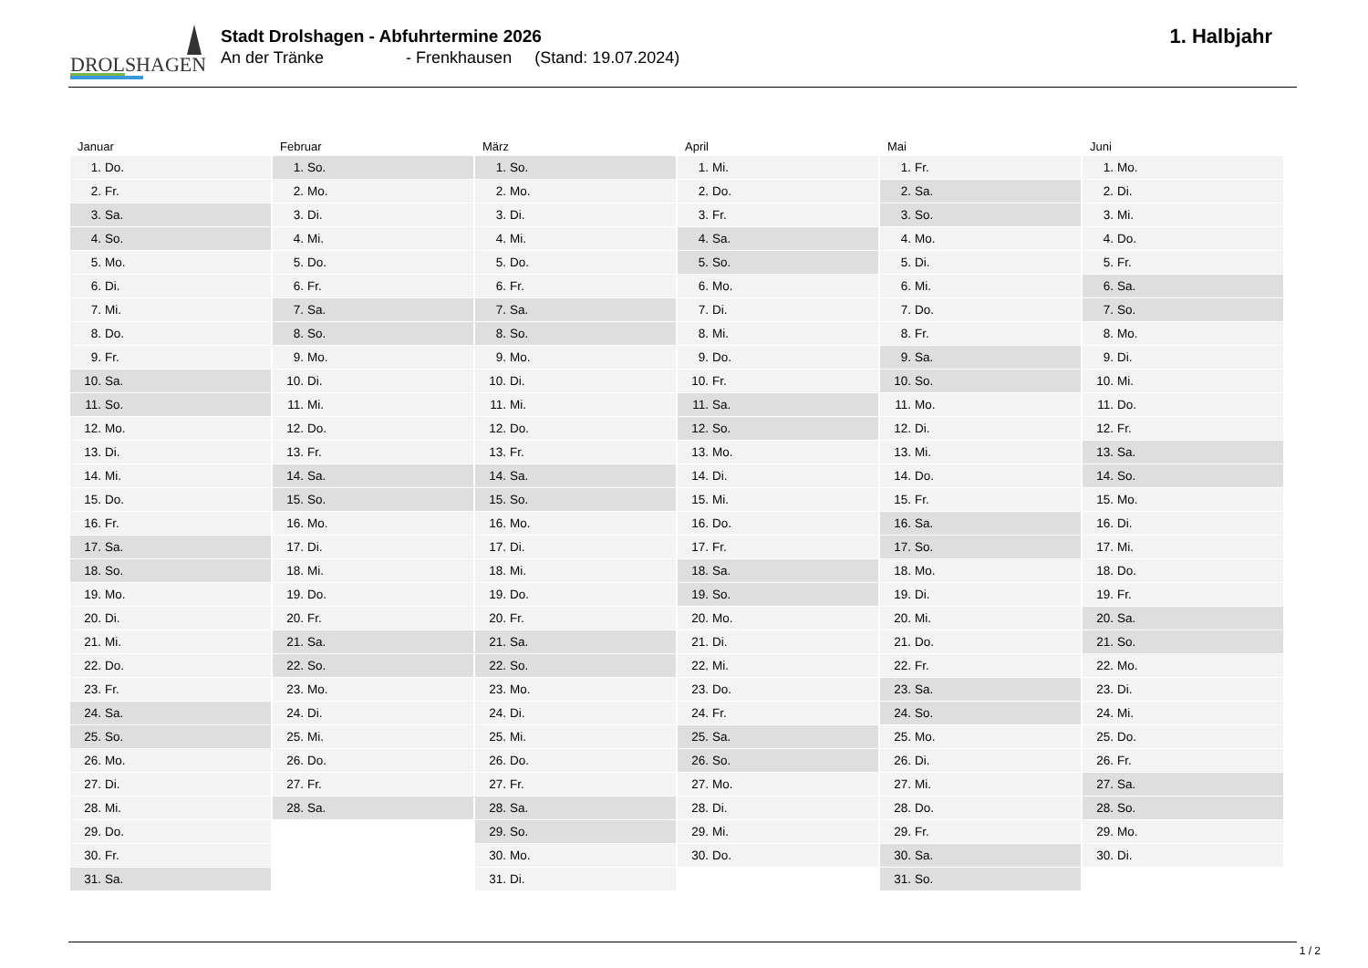DROLSHAGEN
Stadt Drolshagen - Abfuhrtermine 2026
An der Tränke - Frenkhausen (Stand: 19.07.2024)
1. Halbjahr
| Januar | Februar | März | April | Mai | Juni |
| --- | --- | --- | --- | --- | --- |
| 1. Do. | 1. So. | 1. So. | 1. Mi. | 1. Fr. | 1. Mo. |
| 2. Fr. | 2. Mo. | 2. Mo. | 2. Do. | 2. Sa. | 2. Di. |
| 3. Sa. | 3. Di. | 3. Di. | 3. Fr. | 3. So. | 3. Mi. |
| 4. So. | 4. Mi. | 4. Mi. | 4. Sa. | 4. Mo. | 4. Do. |
| 5. Mo. | 5. Do. | 5. Do. | 5. So. | 5. Di. | 5. Fr. |
| 6. Di. | 6. Fr. | 6. Fr. | 6. Mo. | 6. Mi. | 6. Sa. |
| 7. Mi. | 7. Sa. | 7. Sa. | 7. Di. | 7. Do. | 7. So. |
| 8. Do. | 8. So. | 8. So. | 8. Mi. | 8. Fr. | 8. Mo. |
| 9. Fr. | 9. Mo. | 9. Mo. | 9. Do. | 9. Sa. | 9. Di. |
| 10. Sa. | 10. Di. | 10. Di. | 10. Fr. | 10. So. | 10. Mi. |
| 11. So. | 11. Mi. | 11. Mi. | 11. Sa. | 11. Mo. | 11. Do. |
| 12. Mo. | 12. Do. | 12. Do. | 12. So. | 12. Di. | 12. Fr. |
| 13. Di. | 13. Fr. | 13. Fr. | 13. Mo. | 13. Mi. | 13. Sa. |
| 14. Mi. | 14. Sa. | 14. Sa. | 14. Di. | 14. Do. | 14. So. |
| 15. Do. | 15. So. | 15. So. | 15. Mi. | 15. Fr. | 15. Mo. |
| 16. Fr. | 16. Mo. | 16. Mo. | 16. Do. | 16. Sa. | 16. Di. |
| 17. Sa. | 17. Di. | 17. Di. | 17. Fr. | 17. So. | 17. Mi. |
| 18. So. | 18. Mi. | 18. Mi. | 18. Sa. | 18. Mo. | 18. Do. |
| 19. Mo. | 19. Do. | 19. Do. | 19. So. | 19. Di. | 19. Fr. |
| 20. Di. | 20. Fr. | 20. Fr. | 20. Mo. | 20. Mi. | 20. Sa. |
| 21. Mi. | 21. Sa. | 21. Sa. | 21. Di. | 21. Do. | 21. So. |
| 22. Do. | 22. So. | 22. So. | 22. Mi. | 22. Fr. | 22. Mo. |
| 23. Fr. | 23. Mo. | 23. Mo. | 23. Do. | 23. Sa. | 23. Di. |
| 24. Sa. | 24. Di. | 24. Di. | 24. Fr. | 24. So. | 24. Mi. |
| 25. So. | 25. Mi. | 25. Mi. | 25. Sa. | 25. Mo. | 25. Do. |
| 26. Mo. | 26. Do. | 26. Do. | 26. So. | 26. Di. | 26. Fr. |
| 27. Di. | 27. Fr. | 27. Fr. | 27. Mo. | 27. Mi. | 27. Sa. |
| 28. Mi. | 28. Sa. | 28. Sa. | 28. Di. | 28. Do. | 28. So. |
| 29. Do. | | 29. So. | 29. Mi. | 29. Fr. | 29. Mo. |
| 30. Fr. | | 30. Mo. | 30. Do. | 30. Sa. | 30. Di. |
| 31. Sa. | | 31. Di. | | 31. So. | |
1 / 2